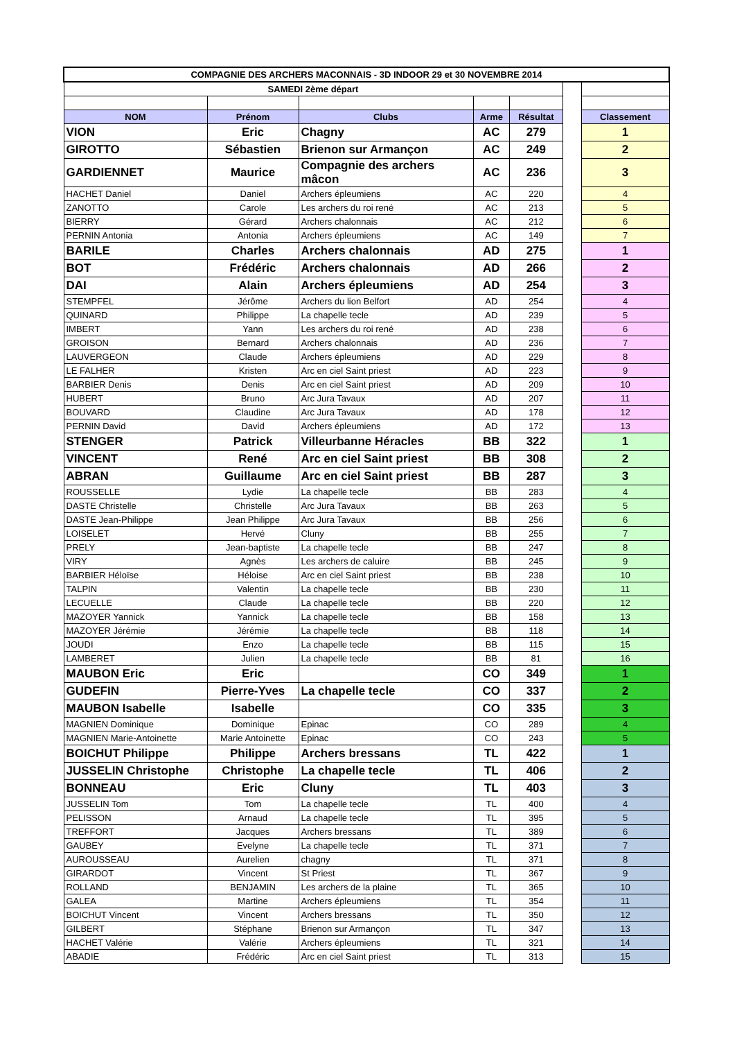| COMPAGNIE DES ARCHERS MACONNAIS - 3D INDOOR 29 et 30 NOVEMBRE 2014 | | | | | | |
| SAMEDI 2ème départ | | | | | | |
| NOM | Prénom | Clubs | Arme | Résultat | | Classement |
| VION | Eric | Chagny | AC | 279 | | 1 |
| GIROTTO | Sébastien | Brienon sur Armançon | AC | 249 | | 2 |
| GARDIENNET | Maurice | Compagnie des archers mâcon | AC | 236 | | 3 |
| HACHET Daniel | Daniel | Archers épleumiens | AC | 220 | | 4 |
| ZANOTTO | Carole | Les archers du roi rené | AC | 213 | | 5 |
| BIERRY | Gérard | Archers chalonnais | AC | 212 | | 6 |
| PERNIN Antonia | Antonia | Archers épleumiens | AC | 149 | | 7 |
| BARILE | Charles | Archers chalonnais | AD | 275 | | 1 |
| BOT | Frédéric | Archers chalonnais | AD | 266 | | 2 |
| DAI | Alain | Archers épleumiens | AD | 254 | | 3 |
| STEMPFEL | Jérôme | Archers du lion Belfort | AD | 254 | | 4 |
| QUINARD | Philippe | La chapelle tecle | AD | 239 | | 5 |
| IMBERT | Yann | Les archers du roi rené | AD | 238 | | 6 |
| GROISON | Bernard | Archers chalonnais | AD | 236 | | 7 |
| LAUVERGEON | Claude | Archers épleumiens | AD | 229 | | 8 |
| LE FALHER | Kristen | Arc en ciel Saint priest | AD | 223 | | 9 |
| BARBIER Denis | Denis | Arc en ciel Saint priest | AD | 209 | | 10 |
| HUBERT | Bruno | Arc Jura Tavaux | AD | 207 | | 11 |
| BOUVARD | Claudine | Arc Jura Tavaux | AD | 178 | | 12 |
| PERNIN David | David | Archers épleumiens | AD | 172 | | 13 |
| STENGER | Patrick | Villeurbanne Héracles | BB | 322 | | 1 |
| VINCENT | René | Arc en ciel Saint priest | BB | 308 | | 2 |
| ABRAN | Guillaume | Arc en ciel Saint priest | BB | 287 | | 3 |
| ROUSSELLE | Lydie | La chapelle tecle | BB | 283 | | 4 |
| DASTE Christelle | Christelle | Arc Jura Tavaux | BB | 263 | | 5 |
| DASTE Jean-Philippe | Jean Philippe | Arc Jura Tavaux | BB | 256 | | 6 |
| LOISELET | Hervé | Cluny | BB | 255 | | 7 |
| PRELY | Jean-baptiste | La chapelle tecle | BB | 247 | | 8 |
| VIRY | Agnès | Les archers de caluire | BB | 245 | | 9 |
| BARBIER Héloïse | Héloise | Arc en ciel Saint priest | BB | 238 | | 10 |
| TALPIN | Valentin | La chapelle tecle | BB | 230 | | 11 |
| LECUELLE | Claude | La chapelle tecle | BB | 220 | | 12 |
| MAZOYER Yannick | Yannick | La chapelle tecle | BB | 158 | | 13 |
| MAZOYER Jérémie | Jérémie | La chapelle tecle | BB | 118 | | 14 |
| JOUDI | Enzo | La chapelle tecle | BB | 115 | | 15 |
| LAMBERET | Julien | La chapelle tecle | BB | 81 | | 16 |
| MAUBON Eric | Eric | | CO | 349 | | 1 |
| GUDEFIN | Pierre-Yves | La chapelle tecle | CO | 337 | | 2 |
| MAUBON Isabelle | Isabelle | | CO | 335 | | 3 |
| MAGNIEN Dominique | Dominique | Epinac | CO | 289 | | 4 |
| MAGNIEN Marie-Antoinette | Marie Antoinette | Epinac | CO | 243 | | 5 |
| BOICHUT Philippe | Philippe | Archers bressans | TL | 422 | | 1 |
| JUSSELIN Christophe | Christophe | La chapelle tecle | TL | 406 | | 2 |
| BONNEAU | Eric | Cluny | TL | 403 | | 3 |
| JUSSELIN Tom | Tom | La chapelle tecle | TL | 400 | | 4 |
| PELISSON | Arnaud | La chapelle tecle | TL | 395 | | 5 |
| TREFFORT | Jacques | Archers bressans | TL | 389 | | 6 |
| GAUBEY | Evelyne | La chapelle tecle | TL | 371 | | 7 |
| AUROUSSEAU | Aurelien | chagny | TL | 371 | | 8 |
| GIRARDOT | Vincent | St Priest | TL | 367 | | 9 |
| ROLLAND | BENJAMIN | Les archers de la plaine | TL | 365 | | 10 |
| GALEA | Martine | Archers épleumiens | TL | 354 | | 11 |
| BOICHUT Vincent | Vincent | Archers bressans | TL | 350 | | 12 |
| GILBERT | Stéphane | Brienon sur Armançon | TL | 347 | | 13 |
| HACHET Valérie | Valérie | Archers épleumiens | TL | 321 | | 14 |
| ABADIE | Frédéric | Arc en ciel Saint priest | TL | 313 | | 15 |